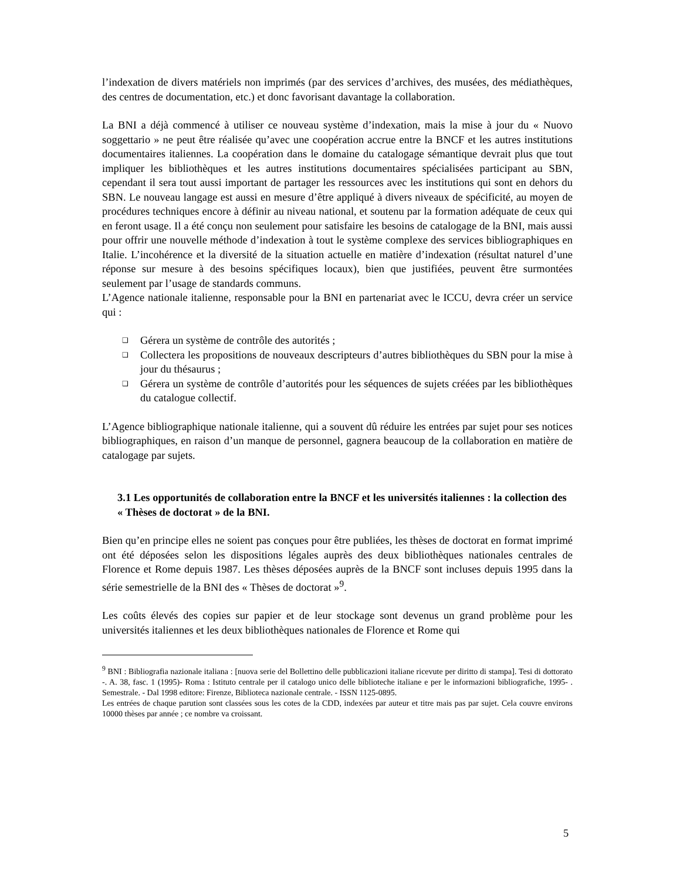l’indexation de divers matériels non imprimés (par des services d’archives, des musées, des médiathèques, des centres de documentation, etc.) et donc favorisant davantage la collaboration.
La BNI a déjà commencé à utiliser ce nouveau système d’indexation, mais la mise à jour du « Nuovo soggettario » ne peut être réalisée qu’avec une coopération accrue entre la BNCF et les autres institutions documentaires italiennes. La coopération dans le domaine du catalogage sémantique devrait plus que tout impliquer les bibliothèques et les autres institutions documentaires spécialisées participant au SBN, cependant il sera tout aussi important de partager les ressources avec les institutions qui sont en dehors du SBN. Le nouveau langage est aussi en mesure d’être appliqué à divers niveaux de spécificité, au moyen de procédures techniques encore à définir au niveau national, et soutenu par la formation adéquate de ceux qui en feront usage. Il a été conçu non seulement pour satisfaire les besoins de catalogage de la BNI, mais aussi pour offrir une nouvelle méthode d’indexation à tout le système complexe des services bibliographiques en Italie. L’incohérence et la diversité de la situation actuelle en matière d’indexation (résultat naturel d’une réponse sur mesure à des besoins spécifiques locaux), bien que justifiées, peuvent être surmontées seulement par l’usage de standards communs.
L’Agence nationale italienne, responsable pour la BNI en partenariat avec le ICCU, devra créer un service qui :
❑ Gérera un système de contrôle des autorités ;
❑ Collectera les propositions de nouveaux descripteurs d’autres bibliothèques du SBN pour la mise à jour du thésaurus ;
❑ Gérera un système de contrôle d’autorités pour les séquences de sujets créées par les bibliothèques du catalogue collectif.
L’Agence bibliographique nationale italienne, qui a souvent dû réduire les entrées par sujet pour ses notices bibliographiques, en raison d’un manque de personnel, gagnera beaucoup de la collaboration en matière de catalogage par sujets.
3.1 Les opportunités de collaboration entre la BNCF et les universités italiennes : la collection des « Thèses de doctorat » de la BNI.
Bien qu’en principe elles ne soient pas conçues pour être publiées, les thèses de doctorat en format imprimé ont été déposées selon les dispositions légales auprès des deux bibliothèques nationales centrales de Florence et Rome depuis 1987. Les thèses déposées auprès de la BNCF sont incluses depuis 1995 dans la série semestrielle de la BNI des « Thèses de doctorat »<sup>9</sup>.
Les coûts élevés des copies sur papier et de leur stockage sont devenus un grand problème pour les universités italiennes et les deux bibliothèques nationales de Florence et Rome qui
<sup>9</sup> BNI : Bibliografia nazionale italiana : [nuova serie del Bollettino delle pubblicazioni italiane ricevute per diritto di stampa]. Tesi di dottorato -. A. 38, fasc. 1 (1995)- Roma : Istituto centrale per il catalogo unico delle biblioteche italiane e per le informazioni bibliografiche, 1995- . Semestrale. - Dal 1998 editore: Firenze, Biblioteca nazionale centrale. - ISSN 1125-0895.
Les entrées de chaque parution sont classées sous les cotes de la CDD, indexées par auteur et titre mais pas par sujet. Cela couvre environs 10000 thèses par année ; ce nombre va croissant.
5